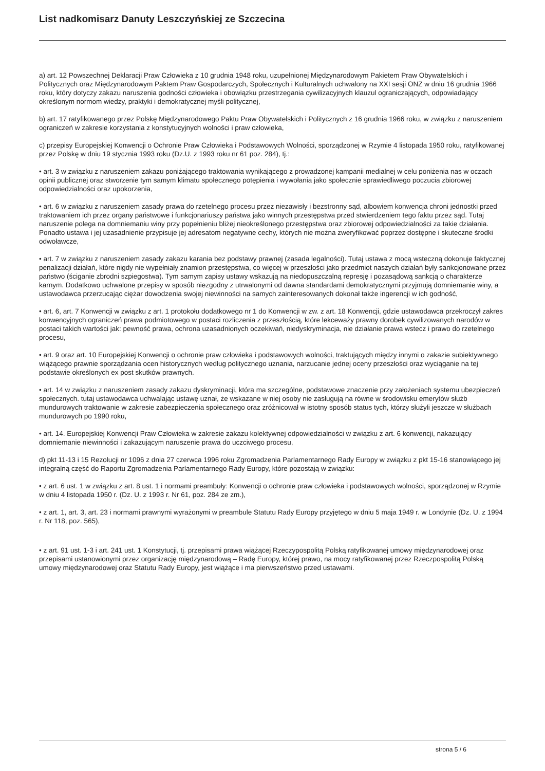List nadkomisarz Danuty Leszczyńskiej ze Szczecina
a) art. 12 Powszechnej Deklaracji Praw Człowieka z 10 grudnia 1948 roku, uzupełnionej Międzynarodowym Pakietem Praw Obywatelskich i Politycznych oraz Międzynarodowym Paktem Praw Gospodarczych, Społecznych i Kulturalnych uchwalony na XXI sesji ONZ w dniu 16 grudnia 1966 roku, który dotyczy zakazu naruszenia godności człowieka i obowiązku przestrzegania cywilizacyjnych klauzul ograniczających, odpowiadający określonym normom wiedzy, praktyki i demokratycznej myśli politycznej,
b) art. 17 ratyfikowanego przez Polskę Międzynarodowego Paktu Praw Obywatelskich i Politycznych z 16 grudnia 1966 roku, w związku z naruszeniem ograniczeń w zakresie korzystania z konstytucyjnych wolności i praw człowieka,
c) przepisy Europejskiej Konwencji o Ochronie Praw Człowieka i Podstawowych Wolności, sporządzonej w Rzymie 4 listopada 1950 roku, ratyfikowanej przez Polskę w dniu 19 stycznia 1993 roku (Dz.U. z 1993 roku nr 61 poz. 284), tj.:
• art. 3 w związku z naruszeniem zakazu poniżającego traktowania wynikającego z prowadzonej kampanii medialnej w celu poniżenia nas w oczach opinii publicznej oraz stworzenie tym samym klimatu społecznego potępienia i wywołania jako społecznie sprawiedliwego poczucia zbiorowej odpowiedzialności oraz upokorzenia,
• art. 6 w związku z naruszeniem zasady prawa do rzetelnego procesu przez niezawisły i bezstronny sąd, albowiem konwencja chroni jednostki przed traktowaniem ich przez organy państwowe i funkcjonariuszy państwa jako winnych przestępstwa przed stwierdzeniem tego faktu przez sąd. Tutaj naruszenie polega na domniemaniu winy przy popełnieniu bliżej nieokreślonego przestępstwa oraz zbiorowej odpowiedzialności za takie działania. Ponadto ustawa i jej uzasadnienie przypisuje jej adresatom negatywne cechy, których nie można zweryfikować poprzez dostępne i skuteczne środki odwoławcze,
• art. 7 w związku z naruszeniem zasady zakazu karania bez podstawy prawnej (zasada legalności). Tutaj ustawa z mocą wsteczną dokonuje faktycznej penalizacji działań, które nigdy nie wypełniały znamion przestępstwa, co więcej w przeszłości jako przedmiot naszych działań były sankcjonowane przez państwo (ściganie zbrodni szpiegostwa). Tym samym zapisy ustawy wskazują na niedopuszczalną represję i pozasądową sankcją o charakterze karnym. Dodatkowo uchwalone przepisy w sposób niezgodny z utrwalonymi od dawna standardami demokratycznymi przyjmują domniemanie winy, a ustawodawca przerzucając ciężar dowodzenia swojej niewinności na samych zainteresowanych dokonał także ingerencji w ich godność,
• art. 6, art. 7 Konwencji w związku z art. 1 protokołu dodatkowego nr 1 do Konwencji w zw. z art. 18 Konwencji, gdzie ustawodawca przekroczył zakres konwencyjnych ograniczeń prawa podmiotowego w postaci rozliczenia z przeszłością, które lekceważy prawny dorobek cywilizowanych narodów w postaci takich wartości jak: pewność prawa, ochrona uzasadnionych oczekiwań, niedyskryminacja, nie działanie prawa wstecz i prawo do rzetelnego procesu,
• art. 9 oraz art. 10 Europejskiej Konwencji o ochronie praw człowieka i podstawowych wolności, traktujących między innymi o zakazie subiektywnego wiążącego prawnie sporządzania ocen historycznych według politycznego uznania, narzucanie jednej oceny przeszłości oraz wyciąganie na tej podstawie określonych ex post skutków prawnych.
• art. 14 w związku z naruszeniem zasady zakazu dyskryminacji, która ma szczególne, podstawowe znaczenie przy założeniach systemu ubezpieczeń społecznych. tutaj ustawodawca uchwalając ustawę uznał, że wskazane w niej osoby nie zasługują na równe w środowisku emerytów służb mundurowych traktowanie w zakresie zabezpieczenia społecznego oraz zróżnicował w istotny sposób status tych, którzy służyli jeszcze w służbach mundurowych po 1990 roku,
• art. 14. Europejskiej Konwencji Praw Człowieka w zakresie zakazu kolektywnej odpowiedzialności w związku z art. 6 konwencji, nakazujący domniemanie niewinności i zakazującym naruszenie prawa do uczciwego procesu,
d) pkt 11-13 i 15 Rezolucji nr 1096 z dnia 27 czerwca 1996 roku Zgromadzenia Parlamentarnego Rady Europy w związku z pkt 15-16 stanowiącego jej integralną część do Raportu Zgromadzenia Parlamentarnego Rady Europy, które pozostają w związku:
• z art. 6 ust. 1 w związku z art. 8 ust. 1 i normami preambuły: Konwencji o ochronie praw człowieka i podstawowych wolności, sporządzonej w Rzymie w dniu 4 listopada 1950 r. (Dz. U. z 1993 r. Nr 61, poz. 284 ze zm.),
• z art. 1, art. 3, art. 23 i normami prawnymi wyrażonymi w preambule Statutu Rady Europy przyjętego w dniu 5 maja 1949 r. w Londynie (Dz. U. z 1994 r. Nr 118, poz. 565),
• z art. 91 ust. 1-3 i art. 241 ust. 1 Konstytucji, tj. przepisami prawa wiążącej Rzeczypospolitą Polską ratyfikowanej umowy międzynarodowej oraz przepisami ustanowionymi przez organizację międzynarodową – Radę Europy, której prawo, na mocy ratyfikowanej przez Rzeczpospolitą Polską umowy międzynarodowej oraz Statutu Rady Europy, jest wiążące i ma pierwszeństwo przed ustawami.
strona 5 / 6